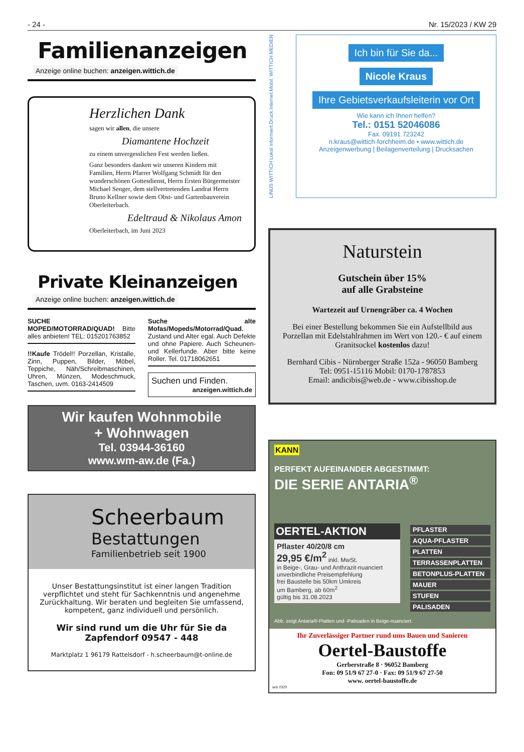- 24 - Nr. 15/2023 / KW 29
Familienanzeigen
Anzeige online buchen: anzeigen.wittich.de
Herzlichen Dank
sagen wir allen, die unsere
Diamantene Hochzeit
zu einem unvergesslichen Fest werden ließen.
Ganz besonders danken wir unseren Kindern mit Familien, Herrn Pfarrer Wolfgang Schmidt für den wunderschönen Gottesdienst, Herrn Ersten Bürgermeister Michael Senger, dem stellvertretenden Landrat Herrn Bruno Kellner sowie dem Obst- und Gartenbauverein Oberleiterbach.
Edeltraud & Nikolaus Amon
Oberleiterbach, im Juni 2023
Private Kleinanzeigen
Anzeige online buchen: anzeigen.wittich.de
SUCHE MOPED/MOTORRAD/QUAD! Bitte alles anbieten! TEL: 015201763852
!!Kaufe Trödel!! Porzellan, Kristalle, Zinn, Puppen, Bilder, Möbel, Teppiche, Näh/Schreibmaschinen, Uhren, Münzen, Modeschmuck, Taschen, uvm. 0163-2414509
Suche alte Mofas/Mopeds/Motorrad/Quad. Zustand und Alter egal. Auch Defekte und ohne Papiere. Auch Scheunen- und Kellerfunde. Aber bitte keine Roller. Tel. 01718062651
Suchen und Finden.
anzeigen.wittich.de
Wir kaufen Wohnmobile
+ Wohnwagen
Tel. 03944-36160
www.wm-aw.de (Fa.)
Scheerbaum
Bestattungen
Familienbetrieb seit 1900
Unser Bestattungsinstitut ist einer langen Tradition verpflichtet und steht für Sachkenntnis und angenehme Zurückhaltung. Wir beraten und begleiten Sie umfassend, kompetent, ganz individuell und persönlich.
Wir sind rund um die Uhr für Sie da
Zapfendorf 09547 - 448
Marktplatz 1 96179 Rattelsdorf - h.scheerbaum@t-online.de
LINUS WITTICH Lokal informiert.Druck.Internet.Mobil. WITTICH MEDIEN
Ich bin für Sie da...
Nicole Kraus
Ihre Gebietsverkaufsleiterin vor Ort
Wie kann ich Ihnen helfen?
Tel.: 0151 52046086
Fax. 09191 723242
n.kraus@wittich-forchheim.de • www.wittich.de
Anzeigenwerbung | Beilagenverteilung | Drucksachen
Naturstein
Gutschein über 15%
auf alle Grabsteine
Wartezeit auf Urnengräber ca. 4 Wochen
Bei einer Bestellung bekommen Sie ein Aufstellbild aus Porzellan mit Edelstahlrahmen im Wert von 120.- € auf einem Granitsockel kostenlos dazu!
Bernhard Cibis - Nürnberger Straße 152a - 96050 Bamberg
Tel: 0951-15116 Mobil: 0170-1787853
Email: andicibis@web.de - www.cibisshop.de
KANN
PERFEKT AUFEINANDER ABGESTIMMT:
DIE SERIE ANTARIA<sup>®</sup>
OERTEL-AKTION
Pflaster 40/20/8 cm
29,95 €/m<sup>2</sup> inkl. MwSt.
in Beige-, Grau- und Anthrazit-nuanciert
unverbindliche Preisempfehlung
frei Baustelle bis 50km Umkreis
um Bamberg, ab 60m<sup>2</sup>
gültig bis 31.08.2023
PFLASTER
AQUA-PFLASTER
PLATTEN
TERRASSENPLATTEN
BETONPLUS-PLATTEN
MAUER
STUFEN
PALISADEN
Abb. zeigt Antaria®-Platten und -Palisaden in Beige-nuanciert.
Ihr Zuverlässiger Partner rund ums Bauen und Sanieren
Oertel-Baustoffe
Gerberstraße 8 · 96052 Bamberg
Fon: 09 51/9 67 27-0 · Fax: 09 51/9 67 27-50
www. oertel-baustoffe.de
seit 1929